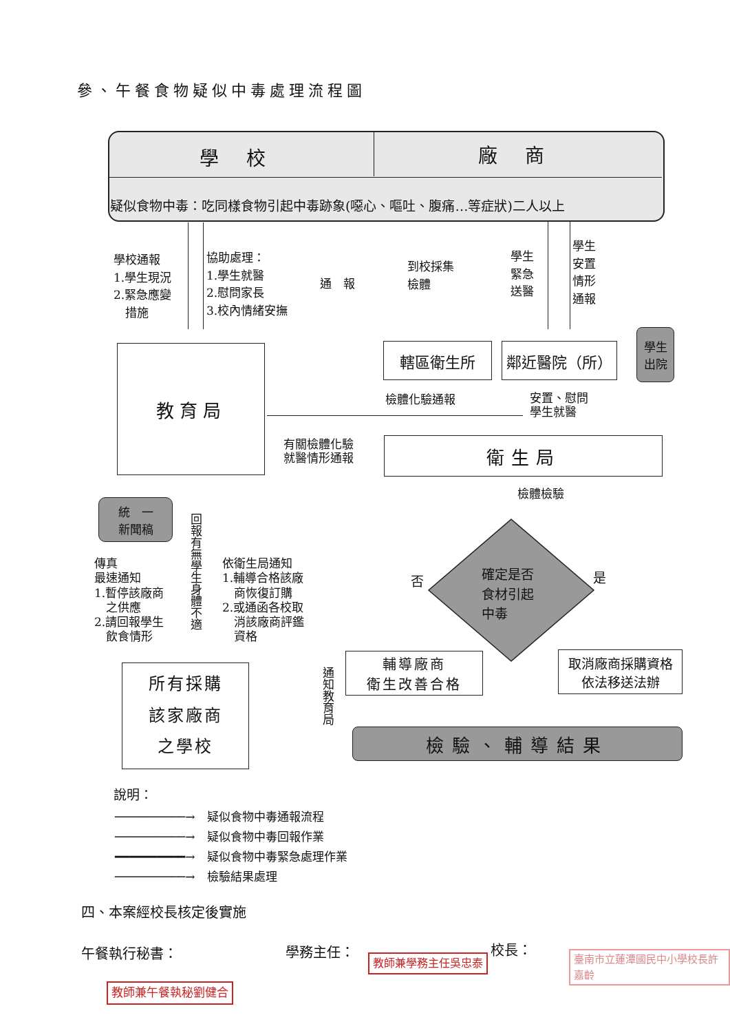參、午餐食物疑似中毒處理流程圖
學校 廠商
疑似食物中毒：吃同樣食物引起中毒跡象(噁心、嘔吐、腹痛…等症狀)二人以上
學校通報
1.學生現況
2.緊急應變
　措施
協助處理：
1.學生就醫
2.慰問家長
3.校內情緒安撫
通　報
到校採集
檢體
學生
緊急
送醫
學生
安置
情形
通報
教育局 轄區衛生所 鄰近醫院（所）
學生
出院
檢體化驗通報
安置、慰問
學生就醫
有關檢體化驗
就醫情形通報
衛生局
檢體檢驗
統　一
新聞稿
回報有無學生身體不適
傳真
最速通知
1.暫停該廠商
　之供應
2.請回報學生
　飲食情形
依衛生局通知
1.輔導合格該廠
　商恢復訂購
2.或通函各校取
　消該廠商評鑑
　資格
確定是否
食材引起
中毒
否 是
輔導廠商
衛生改善合格
取消廠商採購資格
依法移送法辦
通知教育局
所有採購
該家廠商
之學校
檢驗、輔導結果
說明：
──────────→　疑似食物中毒通報流程
──────────→　疑似食物中毒回報作業
━━━━━━━━━━→　疑似食物中毒緊急處理作業
──────────→　檢驗結果處理
四、本案經校長核定後實施
午餐執行秘書： 學務主任： 校長：
教師兼學務主任吳忠泰 臺南市立蓮潭國民中小學校長許嘉齡
教師兼午餐執秘劉健合